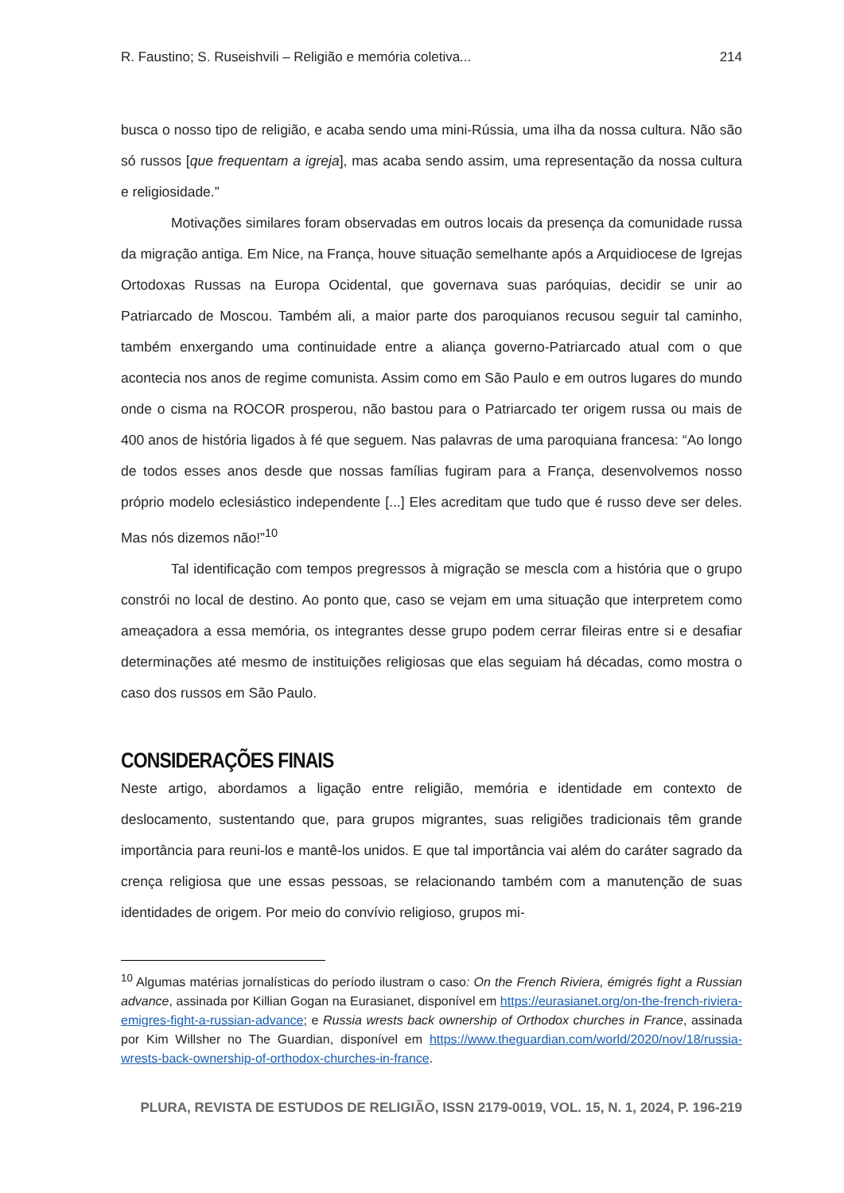R. Faustino; S. Ruseishvili – Religião e memória coletiva... 214
busca o nosso tipo de religião, e acaba sendo uma mini-Rússia, uma ilha da nossa cultura. Não são só russos [que frequentam a igreja], mas acaba sendo assim, uma representação da nossa cultura e religiosidade.”
Motivações similares foram observadas em outros locais da presença da comunidade russa da migração antiga. Em Nice, na França, houve situação semelhante após a Arquidiocese de Igrejas Ortodoxas Russas na Europa Ocidental, que governava suas paróquias, decidir se unir ao Patriarcado de Moscou. Também ali, a maior parte dos paroquianos recusou seguir tal caminho, também enxergando uma continuidade entre a aliança governo-Patriarcado atual com o que acontecia nos anos de regime comunista. Assim como em São Paulo e em outros lugares do mundo onde o cisma na ROCOR prosperou, não bastou para o Patriarcado ter origem russa ou mais de 400 anos de história ligados à fé que seguem. Nas palavras de uma paroquiana francesa: “Ao longo de todos esses anos desde que nossas famílias fugiram para a França, desenvolvemos nosso próprio modelo eclesiástico independente [...] Eles acreditam que tudo que é russo deve ser deles. Mas nós dizemos não!”<sup>10</sup>
Tal identificação com tempos pregressos à migração se mescla com a história que o grupo constrói no local de destino. Ao ponto que, caso se vejam em uma situação que interpretem como ameaçadora a essa memória, os integrantes desse grupo podem cerrar fileiras entre si e desafiar determinações até mesmo de instituições religiosas que elas seguiam há décadas, como mostra o caso dos russos em São Paulo.
CONSIDERAÇÕES FINAIS
Neste artigo, abordamos a ligação entre religião, memória e identidade em contexto de deslocamento, sustentando que, para grupos migrantes, suas religiões tradicionais têm grande importância para reuni-los e mantê-los unidos. E que tal importância vai além do caráter sagrado da crença religiosa que une essas pessoas, se relacionando também com a manutenção de suas identidades de origem. Por meio do convívio religioso, grupos mi-
<sup>10</sup> Algumas matérias jornalísticas do período ilustram o caso: On the French Riviera, émigrés fight a Russian advance, assinada por Killian Gogan na Eurasianet, disponível em https://eurasianet.org/on-the-french-riviera-emigres-fight-a-russian-advance; e Russia wrests back ownership of Orthodox churches in France, assinada por Kim Willsher no The Guardian, disponível em https://www.theguardian.com/world/2020/nov/18/russia-wrests-back-ownership-of-orthodox-churches-in-france.
PLURA, REVISTA DE ESTUDOS DE RELIGIÃO, ISSN 2179-0019, VOL. 15, N. 1, 2024, P. 196-219